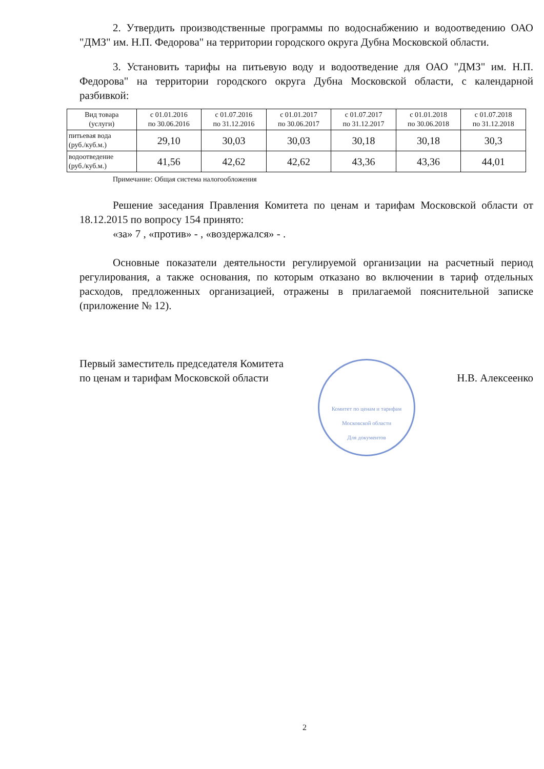2. Утвердить производственные программы по водоснабжению и водоотведению ОАО "ДМЗ" им. Н.П. Федорова" на территории городского округа Дубна Московской области.
3. Установить тарифы на питьевую воду и водоотведение для ОАО "ДМЗ" им. Н.П. Федорова" на территории городского округа Дубна Московской области, с календарной разбивкой:
| Вид товара (услуги) | с 01.01.2016 по 30.06.2016 | с 01.07.2016 по 31.12.2016 | с 01.01.2017 по 30.06.2017 | с 01.07.2017 по 31.12.2017 | с 01.01.2018 по 30.06.2018 | с 01.07.2018 по 31.12.2018 |
| --- | --- | --- | --- | --- | --- | --- |
| питьевая вода (руб./куб.м.) | 29,10 | 30,03 | 30,03 | 30,18 | 30,18 | 30,3 |
| водоотведение (руб./куб.м.) | 41,56 | 42,62 | 42,62 | 43,36 | 43,36 | 44,01 |
Примечание: Общая система налогообложения
Решение заседания Правления Комитета по ценам и тарифам Московской области от 18.12.2015 по вопросу 154 принято:
«за» 7 , «против» - , «воздержался» - .
Основные показатели деятельности регулируемой организации на расчетный период регулирования, а также основания, по которым отказано во включении в тариф отдельных расходов, предложенных организацией, отражены в прилагаемой пояснительной записке (приложение № 12).
Первый заместитель председателя Комитета
по ценам и тарифам Московской области
Н.В. Алексеенко
Комитет по ценам и тарифам Московской области
Для документов
2